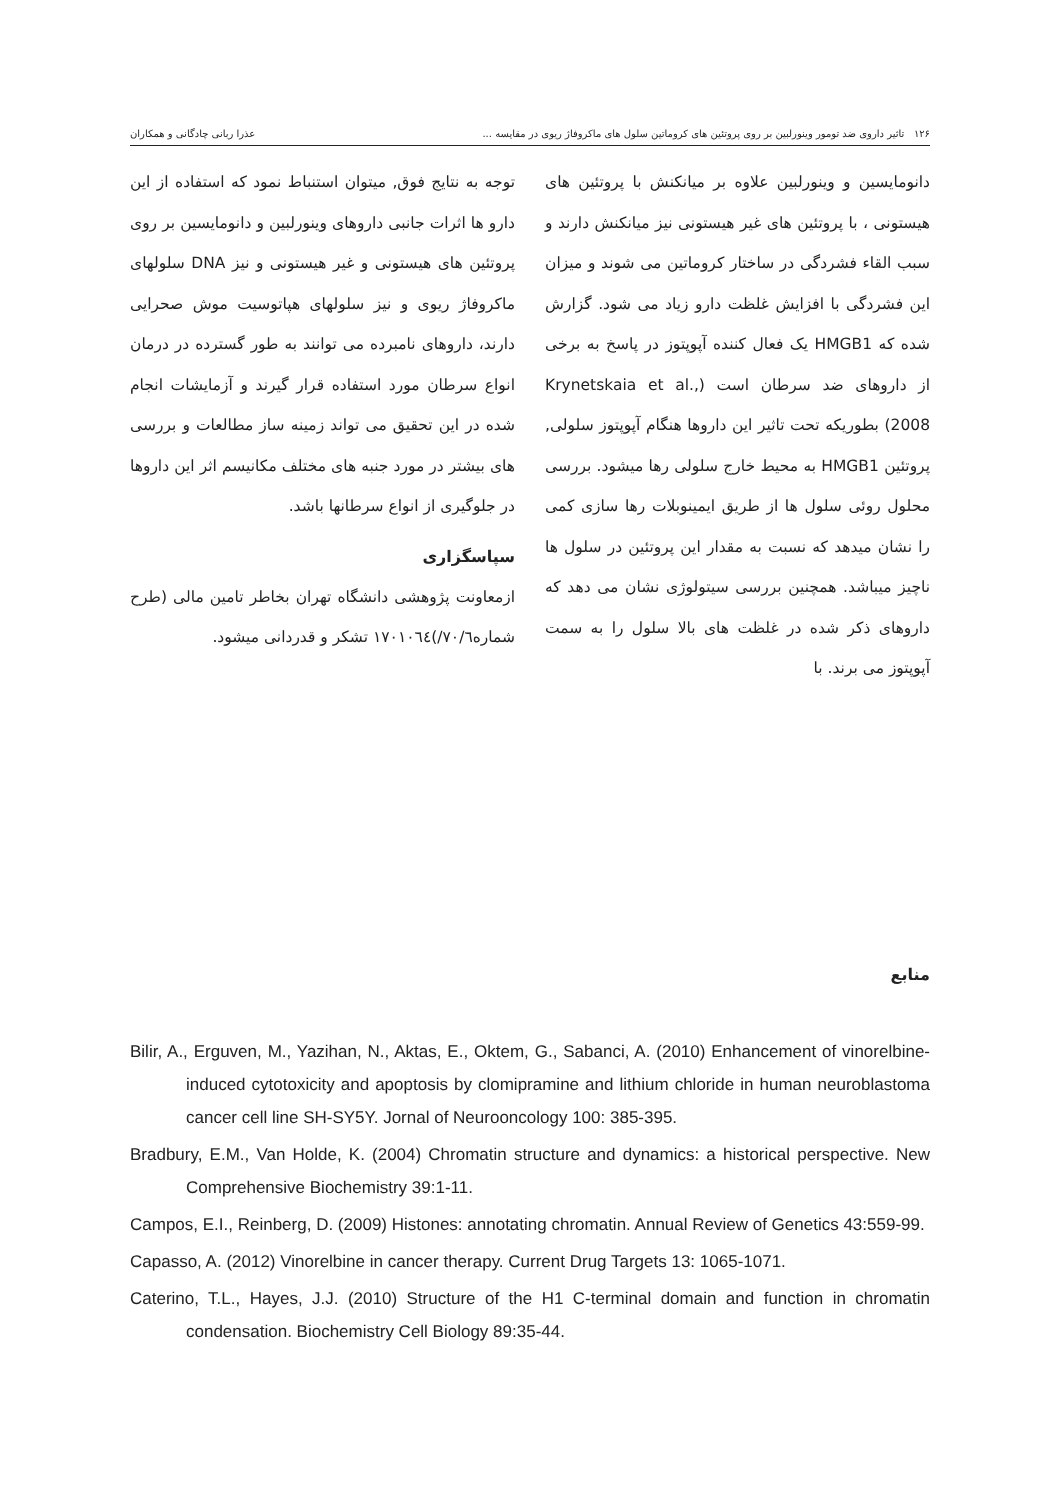۱۲۶ تاثیر داروی ضد تومور وینورلبین بر روی پروتئین های کروماتین سلول های ماکروفاژ ریوی در مقایسه ... عذرا ربانی چادگانی و همکاران
دانومایسین و وینورلبین علاوه بر میانکنش با پروتئین های هیستونی ، با پروتئین های غیر هیستونی نیز میانکنش دارند و سبب القاء فشردگی در ساختار کروماتین می شوند و میزان این فشردگی با افزایش غلظت دارو زیاد می شود. گزارش شده که HMGB1 یک فعال کننده آپوپتوز در پاسخ به برخی از داروهای ضد سرطان است (Krynetskaia et al., 2008) بطوریکه تحت تاثیر این داروها هنگام آپوپتوز سلولی, پروتئین HMGB1 به محیط خارج سلولی رها میشود. بررسی محلول روئی سلول ها از طریق ایمینوبلات رها سازی کمی را نشان میدهد که نسبت به مقدار این پروتئین در سلول ها ناچیز میباشد. همچنین بررسی سیتولوژی نشان می دهد که داروهای ذکر شده در غلظت های بالا سلول را به سمت آپوپتوز می برند. با
توجه به نتایج فوق, میتوان استنباط نمود که استفاده از این دارو ها اثرات جانبی داروهای وینورلبین و دانومایسین بر روی پروتئین های هیستونی و غیر هیستونی و نیز DNA سلولهای ماکروفاژ ریوی و نیز سلولهای هپاتوسیت موش صحرایی دارند، داروهای نامبرده می توانند به طور گسترده در درمان انواع سرطان مورد استفاده قرار گیرند و آزمایشات انجام شده در این تحقیق می تواند زمینه ساز مطالعات و بررسی های بیشتر در مورد جنبه های مختلف مکانیسم اثر این داروها در جلوگیری از انواع سرطانها باشد.
سپاسگزاری
ازمعاونت پژوهشی دانشگاه تهران بخاطر تامین مالی (طرح شماره۷۰/٦/)١٧٠١٠٦٤ تشکر و قدردانی میشود.
منابع
Bilir, A., Erguven, M., Yazihan, N., Aktas, E., Oktem, G., Sabanci, A. (2010) Enhancement of vinorelbine-induced cytotoxicity and apoptosis by clomipramine and lithium chloride in human neuroblastoma cancer cell line SH-SY5Y. Jornal of Neurooncology 100: 385-395.
Bradbury, E.M., Van Holde, K. (2004) Chromatin structure and dynamics: a historical perspective. New Comprehensive Biochemistry 39:1-11.
Campos, E.I., Reinberg, D. (2009) Histones: annotating chromatin. Annual Review of Genetics 43:559-99.
Capasso, A. (2012) Vinorelbine in cancer therapy. Current Drug Targets 13: 1065-1071.
Caterino, T.L., Hayes, J.J. (2010) Structure of the H1 C-terminal domain and function in chromatin condensation. Biochemistry Cell Biology 89:35-44.